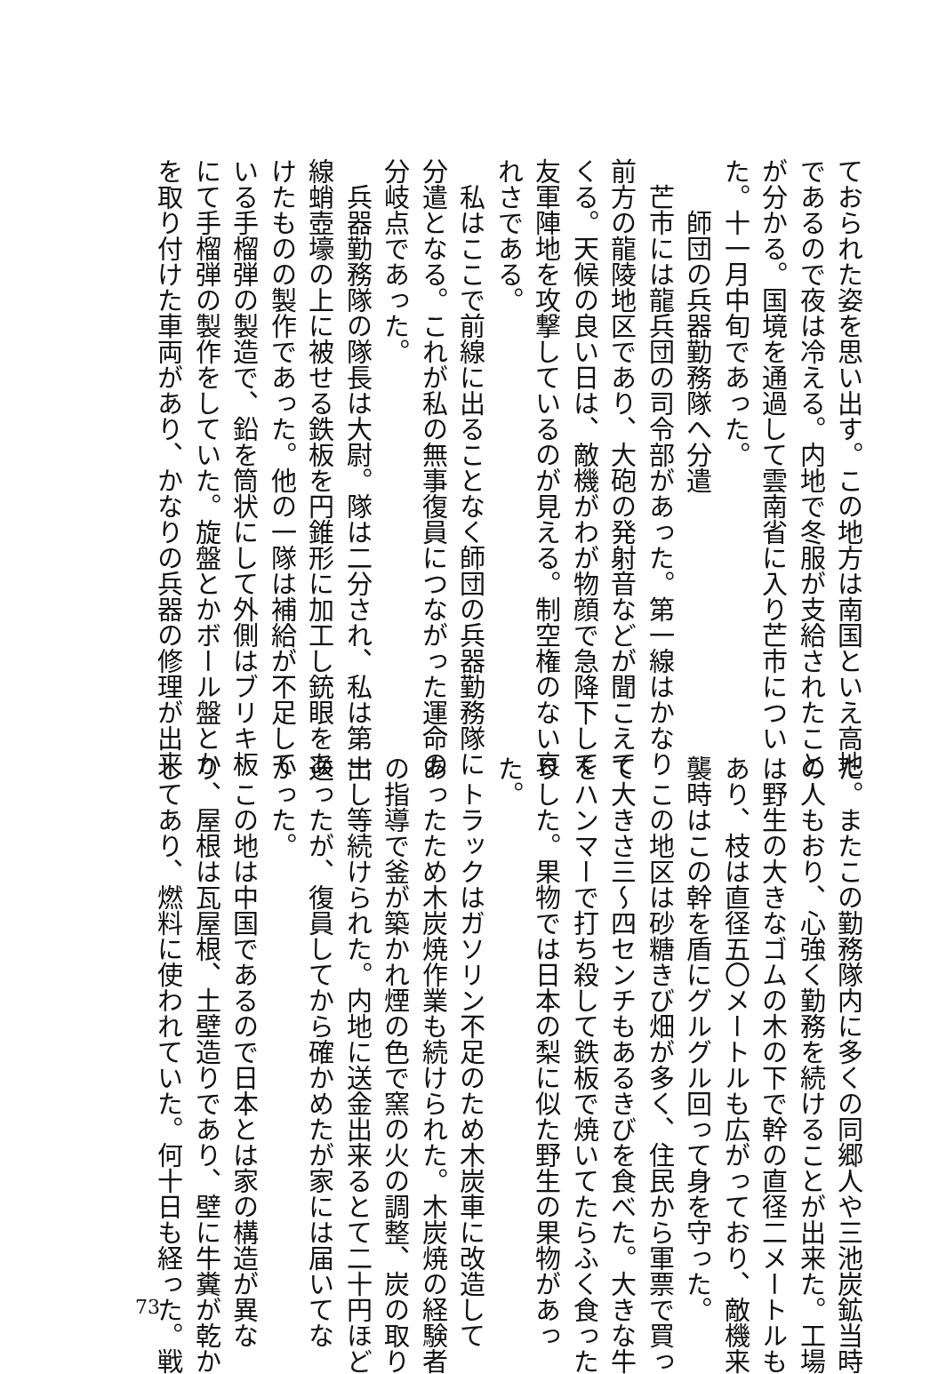ておられた姿を思い出す。この地方は南国といえ高地
であるので夜は冷える。内地で冬服が支給されたこと
が分かる。国境を通過して雲南省に入り芒市につい
た。十一月中旬であった。
　　師団の兵器勤務隊へ分遣
　芒市には龍兵団の司令部があった。第一線はかなり
前方の龍陵地区であり、大砲の発射音などが聞こえて
くる。天候の良い日は、敵機がわが物顔で急降下して
友軍陣地を攻撃しているのが見える。制空権のない哀
れさである。
　私はここで前線に出ることなく師団の兵器勤務隊に
分遣となる。これが私の無事復員につながった運命の
分岐点であった。
　兵器勤務隊の隊長は大尉。隊は二分され、私は第一
線蛸壺壕の上に被せる鉄板を円錐形に加工し銃眼をあ
けたものの製作であった。他の一隊は補給が不足して
いる手榴弾の製造で、鉛を筒状にして外側はブリキ板
にて手榴弾の製作をしていた。旋盤とかボール盤とか
を取り付けた車両があり、かなりの兵器の修理が出来
た。またこの勤務隊内に多くの同郷人や三池炭鉱当時
の人もおり、心強く勤務を続けることが出来た。工場
は野生の大きなゴムの木の下で幹の直径二メートルも
あり、枝は直径五〇メートルも広がっており、敵機来
襲時はこの幹を盾にグルグル回って身を守った。
　この地区は砂糖きび畑が多く、住民から軍票で買っ
て大きさ三～四センチもあるきびを食べた。大きな牛
をハンマーで打ち殺して鉄板で焼いてたらふく食った
りした。果物では日本の梨に似た野生の果物があっ
た。
　トラックはガソリン不足のため木炭車に改造して
あったため木炭焼作業も続けられた。木炭焼の経験者
の指導で釜が築かれ煙の色で窯の火の調整、炭の取り
出し等続けられた。内地に送金出来るとて二十円ほど
送ったが、復員してから確かめたが家には届いてな
かった。
　この地は中国であるので日本とは家の構造が異な
り、屋根は瓦屋根、土壁造りであり、壁に牛糞が乾か
してあり、燃料に使われていた。何十日も経った。戦
73